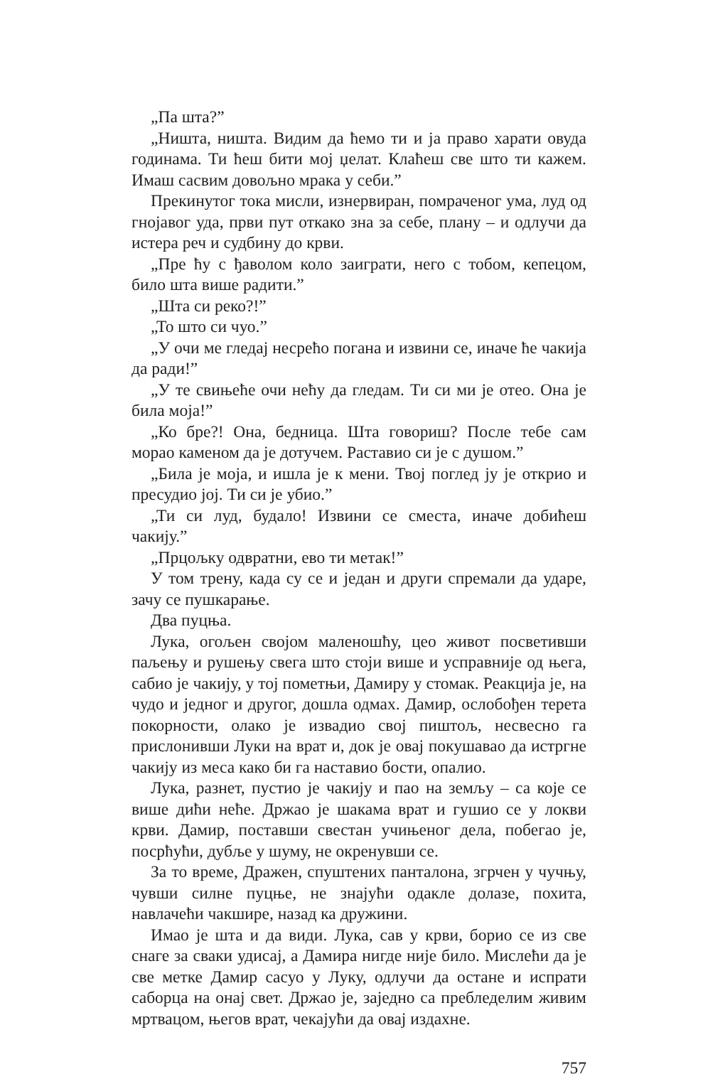„Па шта?”
„Ништа, ништа. Видим да ћемо ти и ја право харати овуда годинама. Ти ћеш бити мој џелат. Клаћеш све што ти кажем. Имаш сасвим довољно мрака у себи.”
Прекинутог тока мисли, изнервиран, помраченог ума, луд од гнојавог уда, први пут откако зна за себе, плану – и одлучи да истера реч и судбину до крви.
„Пре ћу с ђаволом коло заиграти, него с тобом, кепецом, било шта више радити.”
„Шта си реко?!”
„То што си чуо.”
„У очи ме гледај несрећо погана и извини се, иначе ће чакија да ради!”
„У те свињеће очи нећу да гледам. Ти си ми је отео. Она је била моја!”
„Ко бре?! Она, бедница. Шта говориш? После тебе сам морао каменом да је дотучем. Раставио си је с душом.”
„Била је моја, и ишла је к мени. Твој поглед ју је открио и пресудио јој. Ти си је убио.”
„Ти си луд, будало! Извини се сместа, иначе добићеш чакију.”
„Прцољку одвратни, ево ти метак!”
У том трену, када су се и један и други спремали да ударе, зачу се пушкарање.
Два пуцња.
Лука, огољен својом маленошћу, цео живот посветивши паљењу и рушењу свега што стоји више и усправније од њега, сабио је чакију, у тој пометњи, Дамиру у стомак. Реакција је, на чудо и једног и другог, дошла одмах. Дамир, ослобођен терета покорности, олако је извадио свој пиштољ, несвесно га прислонивши Луки на врат и, док је овај покушавао да истргне чакију из меса како би га наставио бости, опалио.
Лука, разнет, пустио је чакију и пао на земљу – са које се више дићи неће. Држао је шакама врат и гушио се у локви крви. Дамир, поставши свестан учињеног дела, побегао је, посрћући, дубље у шуму, не окренувши се.
За то време, Дражен, спуштених панталона, згрчен у чучњу, чувши силне пуцње, не знајући одакле долазе, похита, навлачећи чакшире, назад ка дружини.
Имао је шта и да види. Лука, сав у крви, борио се из све снаге за сваки удисај, а Дамира нигде није било. Мислећи да је све метке Дамир сасуо у Луку, одлучи да остане и испрати саборца на онај свет. Држао је, заједно са пребледелим живим мртвацом, његов врат, чекајући да овај издахне.
757